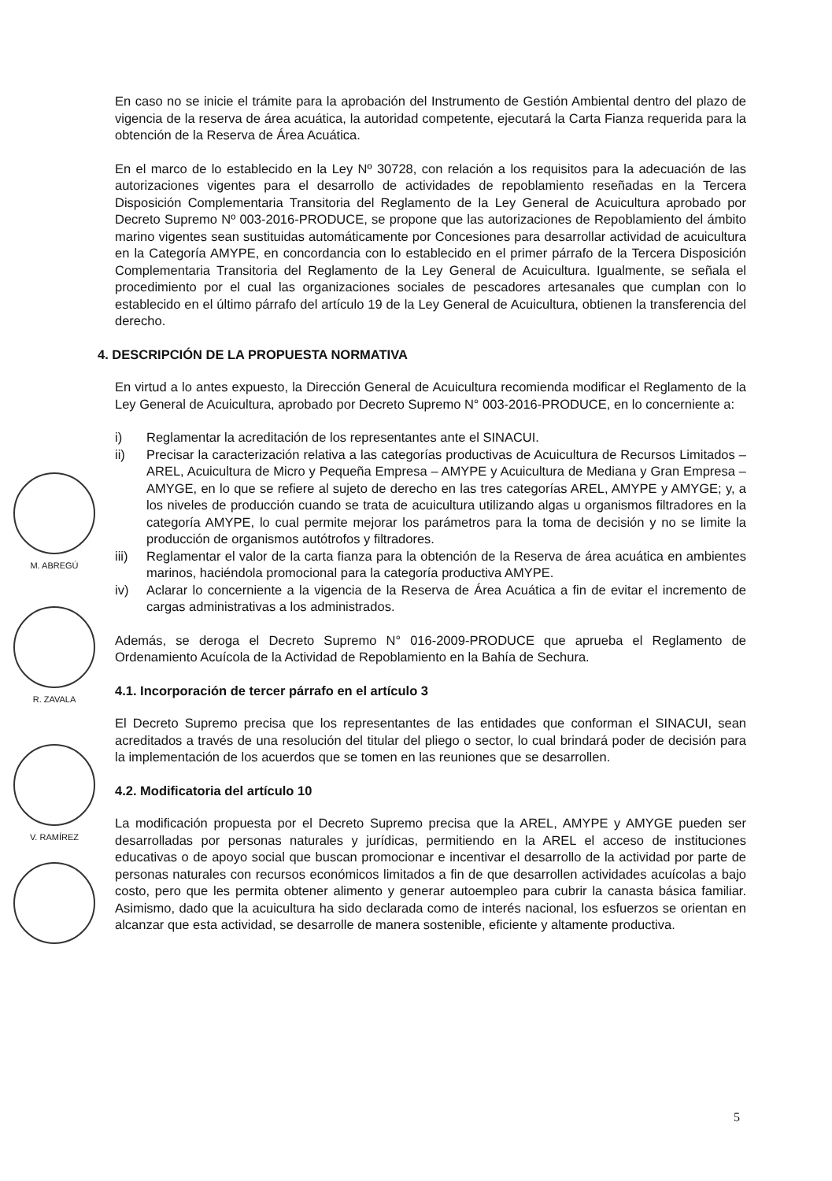M. ABREGÚ
R. ZAVALA
V. RAMÍREZ
En caso no se inicie el trámite para la aprobación del Instrumento de Gestión Ambiental dentro del plazo de vigencia de la reserva de área acuática, la autoridad competente, ejecutará la Carta Fianza requerida para la obtención de la Reserva de Área Acuática.
En el marco de lo establecido en la Ley Nº 30728, con relación a los requisitos para la adecuación de las autorizaciones vigentes para el desarrollo de actividades de repoblamiento reseñadas en la Tercera Disposición Complementaria Transitoria del Reglamento de la Ley General de Acuicultura aprobado por Decreto Supremo Nº 003-2016-PRODUCE, se propone que las autorizaciones de Repoblamiento del ámbito marino vigentes sean sustituidas automáticamente por Concesiones para desarrollar actividad de acuicultura en la Categoría AMYPE, en concordancia con lo establecido en el primer párrafo de la Tercera Disposición Complementaria Transitoria del Reglamento de la Ley General de Acuicultura. Igualmente, se señala el procedimiento por el cual las organizaciones sociales de pescadores artesanales que cumplan con lo establecido en el último párrafo del artículo 19 de la Ley General de Acuicultura, obtienen la transferencia del derecho.
4. DESCRIPCIÓN DE LA PROPUESTA NORMATIVA
En virtud a lo antes expuesto, la Dirección General de Acuicultura recomienda modificar el Reglamento de la Ley General de Acuicultura, aprobado por Decreto Supremo N° 003-2016-PRODUCE, en lo concerniente a:
i) Reglamentar la acreditación de los representantes ante el SINACUI.
ii) Precisar la caracterización relativa a las categorías productivas de Acuicultura de Recursos Limitados – AREL, Acuicultura de Micro y Pequeña Empresa – AMYPE y Acuicultura de Mediana y Gran Empresa – AMYGE, en lo que se refiere al sujeto de derecho en las tres categorías AREL, AMYPE y AMYGE; y, a los niveles de producción cuando se trata de acuicultura utilizando algas u organismos filtradores en la categoría AMYPE, lo cual permite mejorar los parámetros para la toma de decisión y no se limite la producción de organismos autótrofos y filtradores.
iii) Reglamentar el valor de la carta fianza para la obtención de la Reserva de área acuática en ambientes marinos, haciéndola promocional para la categoría productiva AMYPE.
iv) Aclarar lo concerniente a la vigencia de la Reserva de Área Acuática a fin de evitar el incremento de cargas administrativas a los administrados.
Además, se deroga el Decreto Supremo N° 016-2009-PRODUCE que aprueba el Reglamento de Ordenamiento Acuícola de la Actividad de Repoblamiento en la Bahía de Sechura.
4.1. Incorporación de tercer párrafo en el artículo 3
El Decreto Supremo precisa que los representantes de las entidades que conforman el SINACUI, sean acreditados a través de una resolución del titular del pliego o sector, lo cual brindará poder de decisión para la implementación de los acuerdos que se tomen en las reuniones que se desarrollen.
4.2. Modificatoria del artículo 10
La modificación propuesta por el Decreto Supremo precisa que la AREL, AMYPE y AMYGE pueden ser desarrolladas por personas naturales y jurídicas, permitiendo en la AREL el acceso de instituciones educativas o de apoyo social que buscan promocionar e incentivar el desarrollo de la actividad por parte de personas naturales con recursos económicos limitados a fin de que desarrollen actividades acuícolas a bajo costo, pero que les permita obtener alimento y generar autoempleo para cubrir la canasta básica familiar. Asimismo, dado que la acuicultura ha sido declarada como de interés nacional, los esfuerzos se orientan en alcanzar que esta actividad, se desarrolle de manera sostenible, eficiente y altamente productiva.
5